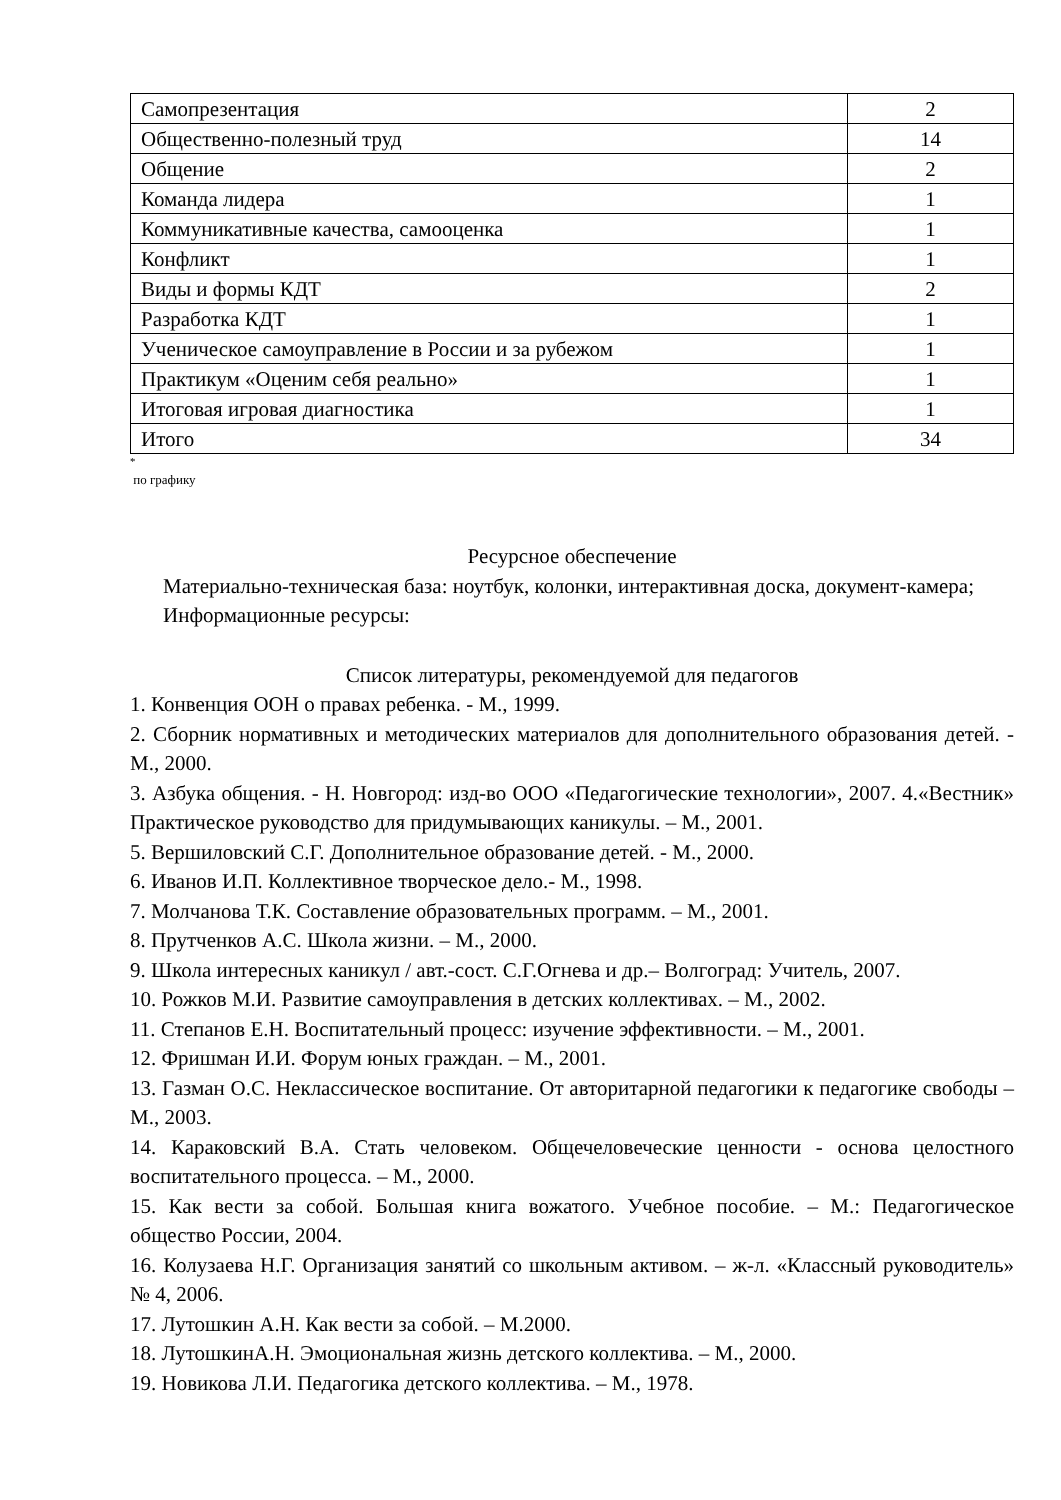| Самопрезентация | 2 |
| Общественно-полезный труд | 14 |
| Общение | 2 |
| Команда лидера | 1 |
| Коммуникативные качества, самооценка | 1 |
| Конфликт | 1 |
| Виды и формы КДТ | 2 |
| Разработка КДТ | 1 |
| Ученическое самоуправление в России и за рубежом | 1 |
| Практикум «Оценим себя реально» | 1 |
| Итоговая игровая диагностика | 1 |
| Итого | 34 |
<sup>*</sup>
по графику
Ресурсное обеспечение
Материально-техническая база: ноутбук, колонки, интерактивная доска, документ-камера;
Информационные ресурсы:
Список литературы, рекомендуемой для педагогов
1. Конвенция ООН о правах ребенка. - М., 1999.
2. Сборник нормативных и методических материалов для дополнительного образования детей. - М., 2000.
3. Азбука общения. - Н. Новгород: изд-во ООО «Педагогические технологии», 2007. 4.«Вестник» Практическое руководство для придумывающих каникулы. – М., 2001.
5. Вершиловский С.Г. Дополнительное образование детей. - М., 2000.
6. Иванов И.П. Коллективное творческое дело.- М., 1998.
7. Молчанова Т.К. Составление образовательных программ. – М., 2001.
8. Прутченков А.С. Школа жизни. – М., 2000.
9. Школа интересных каникул / авт.-сост. С.Г.Огнева и др.– Волгоград: Учитель, 2007.
10. Рожков М.И. Развитие самоуправления в детских коллективах. – М., 2002.
11. Степанов Е.Н. Воспитательный процесс: изучение эффективности. – М., 2001.
12. Фришман И.И. Форум юных граждан. – М., 2001.
13. Газман О.С. Неклассическое воспитание. От авторитарной педагогики к педагогике свободы – М., 2003.
14. Караковский В.А. Стать человеком. Общечеловеческие ценности - основа целостного воспитательного процесса. – М., 2000.
15. Как вести за собой. Большая книга вожатого. Учебное пособие. – М.: Педагогическое общество России, 2004.
16. Колузаева Н.Г. Организация занятий со школьным активом. – ж-л. «Классный руководитель» № 4, 2006.
17. Лутошкин А.Н. Как вести за собой. – М.2000.
18. ЛутошкинА.Н. Эмоциональная жизнь детского коллектива. – М., 2000.
19. Новикова Л.И. Педагогика детского коллектива. – М., 1978.